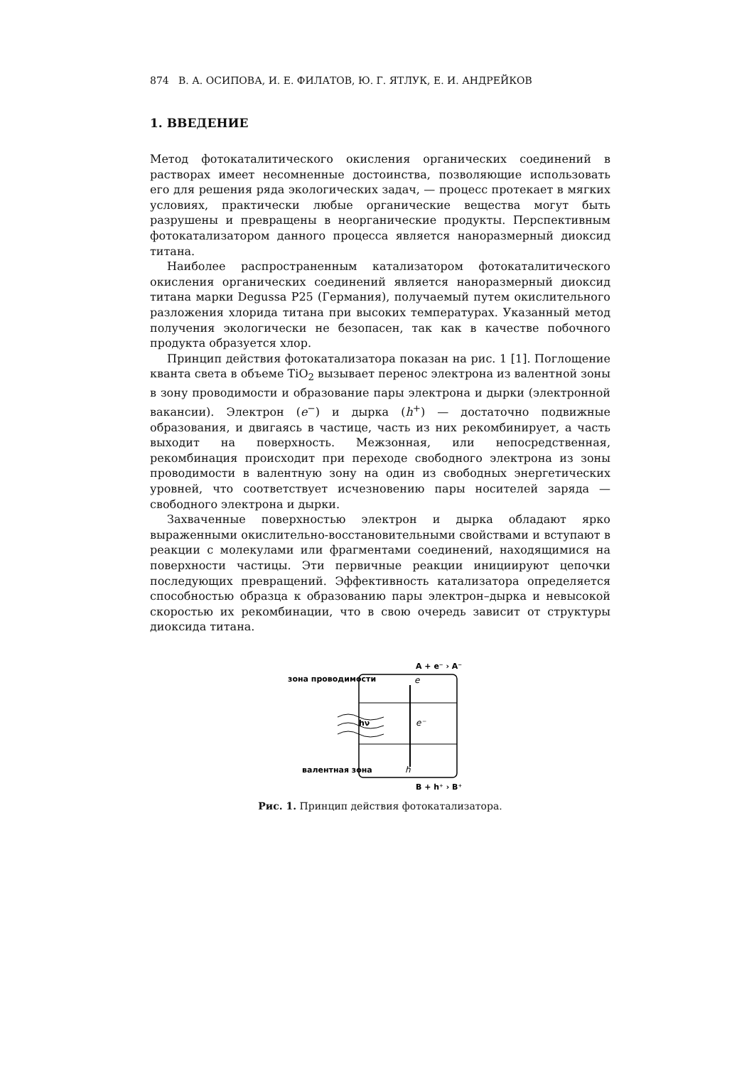874 В. А. ОСИПОВА, И. Е. ФИЛАТОВ, Ю. Г. ЯТЛУК, Е. И. АНДРЕЙКОВ
1. ВВЕДЕНИЕ
Метод фотокаталитического окисления органических соединений в растворах имеет несомненные достоинства, позволяющие использовать его для решения ряда экологических задач, — процесс протекает в мягких условиях, практически любые органические вещества могут быть разрушены и превращены в неорганические продукты. Перспективным фотокатализатором данного процесса является наноразмерный диоксид титана.
Наиболее распространенным катализатором фотокаталитического окисления органических соединений является наноразмерный диоксид титана марки Degussa P25 (Германия), получаемый путем окислительного разложения хлорида титана при высоких температурах. Указанный метод получения экологически не безопасен, так как в качестве побочного продукта образуется хлор.
Принцип действия фотокатализатора показан на рис. 1 [1]. Поглощение кванта света в объеме TiO<sub>2</sub> вызывает перенос электрона из валентной зоны в зону проводимости и образование пары электрона и дырки (электронной вакансии). Электрон (e<sup>−</sup>) и дырка (h<sup>+</sup>) — достаточно подвижные образования, и двигаясь в частице, часть из них рекомбинирует, а часть выходит на поверхность. Межзонная, или непосредственная, рекомбинация происходит при переходе свободного электрона из зоны проводимости в валентную зону на один из свободных энергетических уровней, что соответствует исчезновению пары носителей заряда — свободного электрона и дырки.
Захваченные поверхностью электрон и дырка обладают ярко выраженными окислительно-восстановительными свойствами и вступают в реакции с молекулами или фрагментами соединений, находящимися на поверхности частицы. Эти первичные реакции инициируют цепочки последующих превращений. Эффективность катализатора определяется способностью образца к образованию пары электрон–дырка и невысокой скоростью их рекомбинации, что в свою очередь зависит от структуры диоксида титана.
A + e⁻ › A⁻
зона проводимости
e
hν
e⁻
валентная зона
h
B + h⁺ › B⁺
Рис. 1. Принцип действия фотокатализатора.